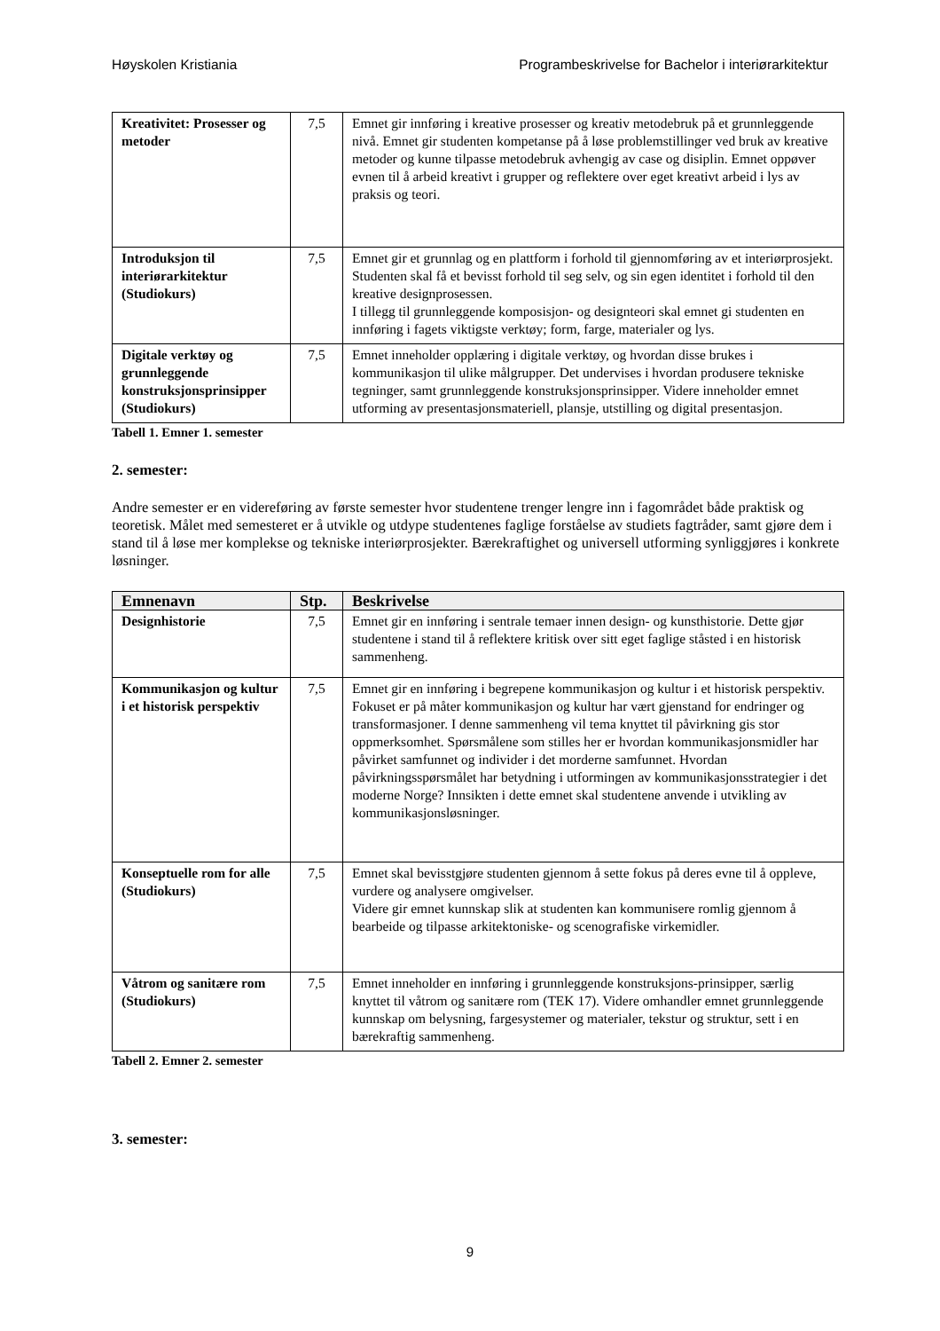Høyskolen Kristiania Programbeskrivelse for Bachelor i interiørarkitektur
| Kreativitet: Prosesser og metoder | 7,5 | Emnet gir innføring i kreative prosesser og kreativ metodebruk på et grunnleggende nivå. Emnet gir studenten kompetanse på å løse problemstillinger ved bruk av kreative metoder og kunne tilpasse metodebruk avhengig av case og disiplin. Emnet oppøver evnen til å arbeid kreativt i grupper og reflektere over eget kreativt arbeid i lys av praksis og teori. |
| Introduksjon til interiørarkitektur (Studiokurs) | 7,5 | Emnet gir et grunnlag og en plattform i forhold til gjennomføring av et interiørprosjekt. Studenten skal få et bevisst forhold til seg selv, og sin egen identitet i forhold til den kreative designprosessen. I tillegg til grunnleggende komposisjon- og designteori skal emnet gi studenten en innføring i fagets viktigste verktøy; form, farge, materialer og lys. |
| Digitale verktøy og grunnleggende konstruksjonsprinsipper (Studiokurs) | 7,5 | Emnet inneholder opplæring i digitale verktøy, og hvordan disse brukes i kommunikasjon til ulike målgrupper. Det undervises i hvordan produsere tekniske tegninger, samt grunnleggende konstruksjonsprinsipper. Videre inneholder emnet utforming av presentasjonsmateriell, plansje, utstilling og digital presentasjon. |
Tabell 1. Emner 1. semester
2. semester:
Andre semester er en videreføring av første semester hvor studentene trenger lengre inn i fagområdet både praktisk og teoretisk. Målet med semesteret er å utvikle og utdype studentenes faglige forståelse av studiets fagtråder, samt gjøre dem i stand til å løse mer komplekse og tekniske interiørprosjekter. Bærekraftighet og universell utforming synliggjøres i konkrete løsninger.
| Emnenavn | Stp. | Beskrivelse |
| --- | --- | --- |
| Designhistorie | 7,5 | Emnet gir en innføring i sentrale temaer innen design- og kunsthistorie. Dette gjør studentene i stand til å reflektere kritisk over sitt eget faglige ståsted i en historisk sammenheng. |
| Kommunikasjon og kultur i et historisk perspektiv | 7,5 | Emnet gir en innføring i begrepene kommunikasjon og kultur i et historisk perspektiv. Fokuset er på måter kommunikasjon og kultur har vært gjenstand for endringer og transformasjoner. I denne sammenheng vil tema knyttet til påvirkning gis stor oppmerksomhet. Spørsmålene som stilles her er hvordan kommunikasjonsmidler har påvirket samfunnet og individer i det morderne samfunnet. Hvordan påvirkningsspørsmålet har betydning i utformingen av kommunikasjonsstrategier i det moderne Norge? Innsikten i dette emnet skal studentene anvende i utvikling av kommunikasjonsløsninger. |
| Konseptuelle rom for alle (Studiokurs) | 7,5 | Emnet skal bevisstgjøre studenten gjennom å sette fokus på deres evne til å oppleve, vurdere og analysere omgivelser. Videre gir emnet kunnskap slik at studenten kan kommunisere romlig gjennom å bearbeide og tilpasse arkitektoniske- og scenografiske virkemidler. |
| Våtrom og sanitære rom (Studiokurs) | 7,5 | Emnet inneholder en innføring i grunnleggende konstruksjons-prinsipper, særlig knyttet til våtrom og sanitære rom (TEK 17). Videre omhandler emnet grunnleggende kunnskap om belysning, fargesystemer og materialer, tekstur og struktur, sett i en bærekraftig sammenheng. |
Tabell 2. Emner 2. semester
3. semester:
9